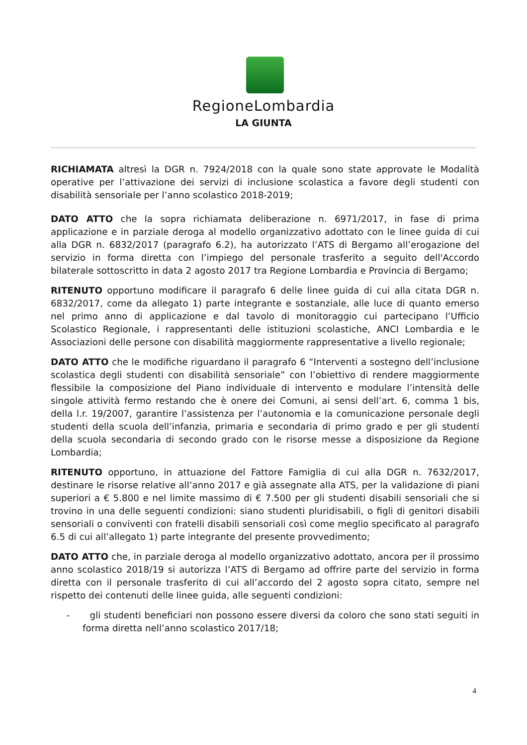RegioneLombardia
LA GIUNTA
RICHIAMATA altresì la DGR n. 7924/2018 con la quale sono state approvate le Modalità operative per l’attivazione dei servizi di inclusione scolastica a favore degli studenti con disabilità sensoriale per l’anno scolastico 2018-2019;
DATO ATTO che la sopra richiamata deliberazione n. 6971/2017, in fase di prima applicazione e in parziale deroga al modello organizzativo adottato con le linee guida di cui alla DGR n. 6832/2017 (paragrafo 6.2), ha autorizzato l’ATS di Bergamo all’erogazione del servizio in forma diretta con l’impiego del personale trasferito a seguito dell'Accordo bilaterale sottoscritto in data 2 agosto 2017 tra Regione Lombardia e Provincia di Bergamo;
RITENUTO opportuno modificare il paragrafo 6 delle linee guida di cui alla citata DGR n. 6832/2017, come da allegato 1) parte integrante e sostanziale, alle luce di quanto emerso nel primo anno di applicazione e dal tavolo di monitoraggio cui partecipano l’Ufficio Scolastico Regionale, i rappresentanti delle istituzioni scolastiche, ANCI Lombardia e le Associazioni delle persone con disabilità maggiormente rappresentative a livello regionale;
DATO ATTO che le modifiche riguardano il paragrafo 6 “Interventi a sostegno dell’inclusione scolastica degli studenti con disabilità sensoriale” con l’obiettivo di rendere maggiormente flessibile la composizione del Piano individuale di intervento e modulare l’intensità delle singole attività fermo restando che è onere dei Comuni, ai sensi dell’art. 6, comma 1 bis, della l.r. 19/2007, garantire l’assistenza per l’autonomia e la comunicazione personale degli studenti della scuola dell’infanzia, primaria e secondaria di primo grado e per gli studenti della scuola secondaria di secondo grado con le risorse messe a disposizione da Regione Lombardia;
RITENUTO opportuno, in attuazione del Fattore Famiglia di cui alla DGR n. 7632/2017, destinare le risorse relative all’anno 2017 e già assegnate alla ATS, per la validazione di piani superiori a € 5.800 e nel limite massimo di € 7.500 per gli studenti disabili sensoriali che si trovino in una delle seguenti condizioni: siano studenti pluridisabili, o figli di genitori disabili sensoriali o conviventi con fratelli disabili sensoriali così come meglio specificato al paragrafo 6.5 di cui all’allegato 1) parte integrante del presente provvedimento;
DATO ATTO che, in parziale deroga al modello organizzativo adottato, ancora per il prossimo anno scolastico 2018/19 si autorizza l’ATS di Bergamo ad offrire parte del servizio in forma diretta con il personale trasferito di cui all’accordo del 2 agosto sopra citato, sempre nel rispetto dei contenuti delle linee guida, alle seguenti condizioni:
- gli studenti beneficiari non possono essere diversi da coloro che sono stati seguiti in forma diretta nell’anno scolastico 2017/18;
4